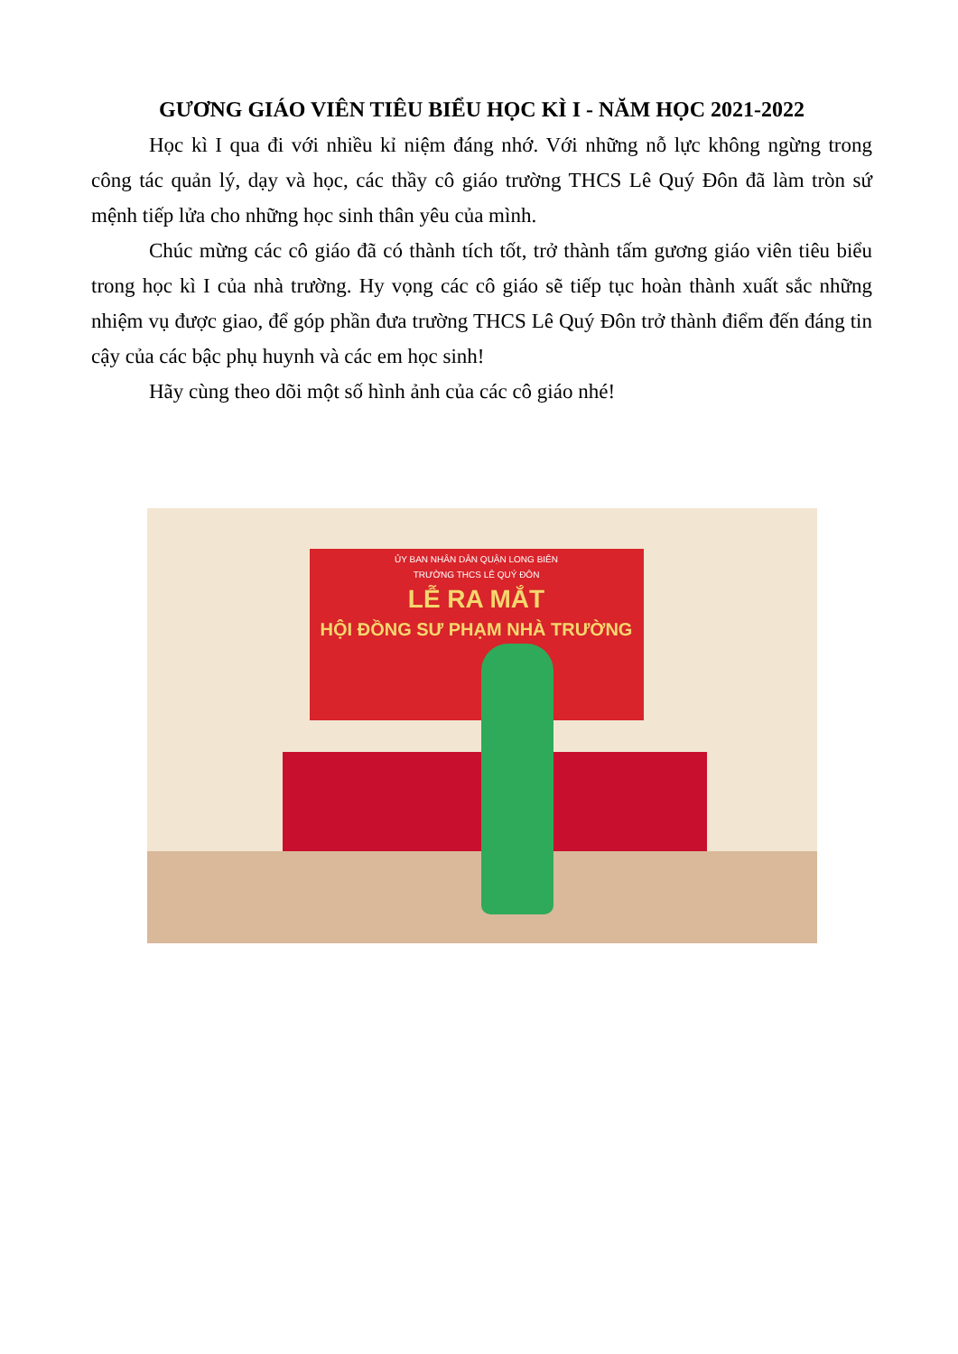GƯƠNG GIÁO VIÊN TIÊU BIỂU HỌC KÌ I - NĂM HỌC 2021-2022
Học kì I qua đi với nhiều kỉ niệm đáng nhớ. Với những nỗ lực không ngừng trong công tác quản lý, dạy và học, các thầy cô giáo trường THCS Lê Quý Đôn đã làm tròn sứ mệnh tiếp lửa cho những học sinh thân yêu của mình.
Chúc mừng các cô giáo đã có thành tích tốt, trở thành tấm gương giáo viên tiêu biểu trong học kì I của nhà trường. Hy vọng các cô giáo sẽ tiếp tục hoàn thành xuất sắc những nhiệm vụ được giao, để góp phần đưa trường THCS Lê Quý Đôn trở thành điểm đến đáng tin cậy của các bậc phụ huynh và các em học sinh!
Hãy cùng theo dõi một số hình ảnh của các cô giáo nhé!
ỦY BAN NHÂN DÂN QUẬN LONG BIÊN
TRƯỜNG THCS LÊ QUÝ ĐÔN
LỄ RA MẮT
HỘI ĐỒNG SƯ PHẠM NHÀ TRƯỜNG